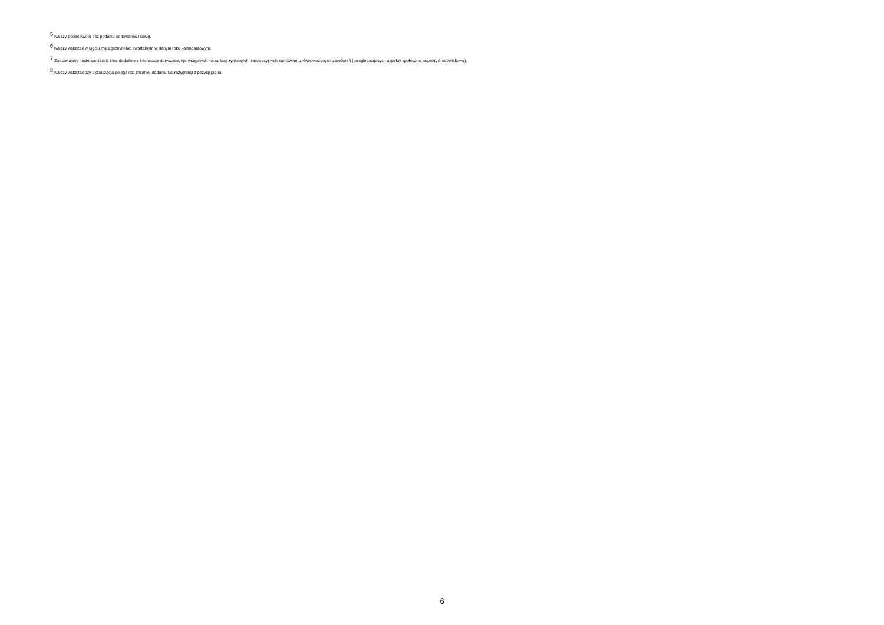<sup>5</sup> Należy podać kwotę bez podatku od towarów i usług.
<sup>6</sup> Należy wskazać w ujęciu miesięcznym lub kwartalnym w danym roku kalendarzowym.
<sup>7</sup> Zamawiający może zamieścić inne dodatkowe informacje dotyczące, np. wstępnych konsultacji rynkowych, innowacyjnych zamówień, zrównoważonych zamówień (uwzględniających aspekty społeczne, aspekty środowiskowe).
<sup>8</sup> Należy wskazać czy aktualizacja polega na: zmianie, dodaniu lub rezygnacji z pozycji planu.
6